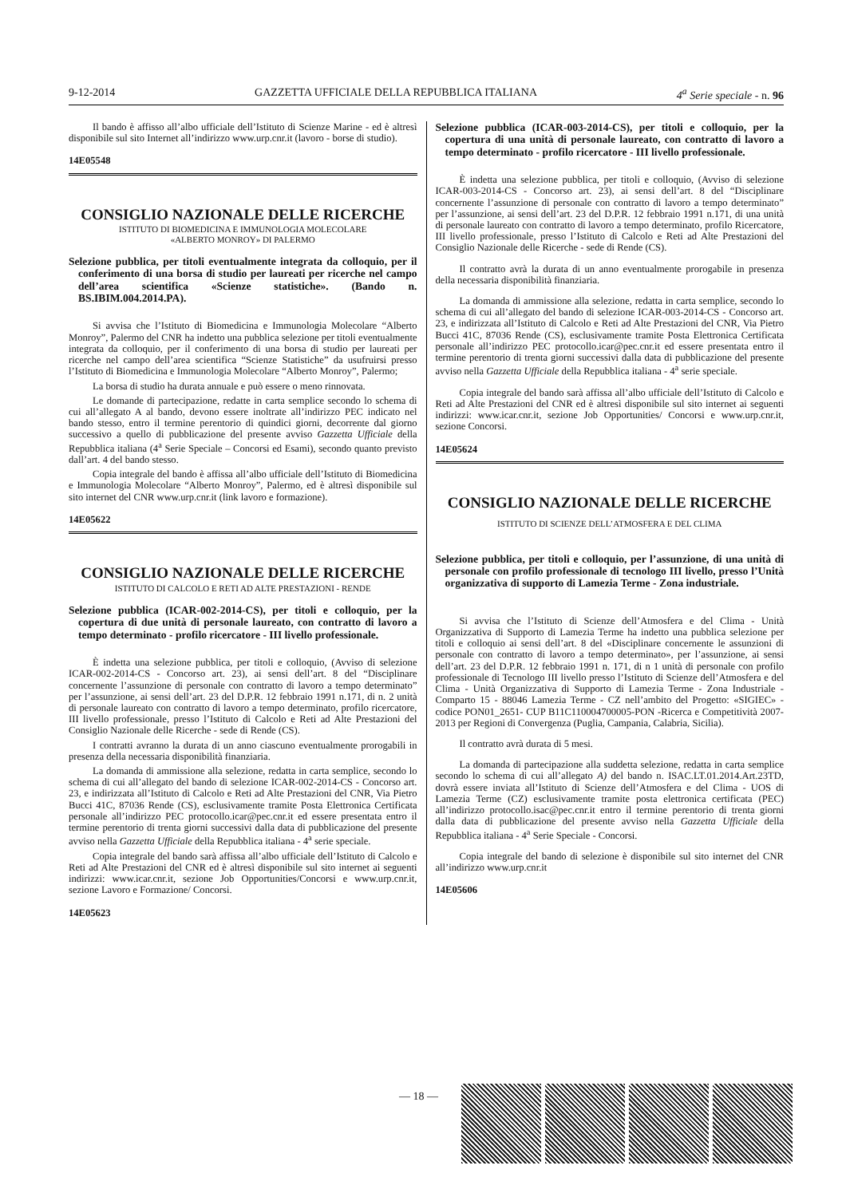9-12-2014 GAZZETTA UFFICIALE DELLA REPUBBLICA ITALIANA 4<sup>a</sup> Serie speciale - n. 96
Il bando è affisso all’albo ufficiale dell’Istituto di Scienze Marine - ed è altresì disponibile sul sito Internet all’indirizzo www.urp.cnr.it (lavoro - borse di studio).
14E05548
CONSIGLIO NAZIONALE DELLE RICERCHE
ISTITUTO DI BIOMEDICINA E IMMUNOLOGIA MOLECOLARE
«ALBERTO MONROY» DI PALERMO
Selezione pubblica, per titoli eventualmente integrata da colloquio, per il conferimento di una borsa di studio per laureati per ricerche nel campo dell’area scientifica «Scienze statistiche». (Bando n. BS.IBIM.004.2014.PA).
Si avvisa che l’Istituto di Biomedicina e Immunologia Molecolare “Alberto Monroy”, Palermo del CNR ha indetto una pubblica selezione per titoli eventualmente integrata da colloquio, per il conferimento di una borsa di studio per laureati per ricerche nel campo dell’area scientifica “Scienze Statistiche” da usufruirsi presso l’Istituto di Biomedicina e Immunologia Molecolare “Alberto Monroy”, Palermo;
La borsa di studio ha durata annuale e può essere o meno rinnovata.
Le domande di partecipazione, redatte in carta semplice secondo lo schema di cui all’allegato A al bando, devono essere inoltrate all’indirizzo PEC indicato nel bando stesso, entro il termine perentorio di quindici giorni, decorrente dal giorno successivo a quello di pubblicazione del presente avviso Gazzetta Ufficiale della Repubblica italiana (4<sup>a</sup> Serie Speciale – Concorsi ed Esami), secondo quanto previsto dall’art. 4 del bando stesso.
Copia integrale del bando è affissa all’albo ufficiale dell’Istituto di Biomedicina e Immunologia Molecolare “Alberto Monroy”, Palermo, ed è altresì disponibile sul sito internet del CNR www.urp.cnr.it (link lavoro e formazione).
14E05622
CONSIGLIO NAZIONALE DELLE RICERCHE
ISTITUTO DI CALCOLO E RETI AD ALTE PRESTAZIONI - RENDE
Selezione pubblica (ICAR-002-2014-CS), per titoli e colloquio, per la copertura di due unità di personale laureato, con contratto di lavoro a tempo determinato - profilo ricercatore - III livello professionale.
È indetta una selezione pubblica, per titoli e colloquio, (Avviso di selezione ICAR-002-2014-CS - Concorso art. 23), ai sensi dell’art. 8 del “Disciplinare concernente l’assunzione di personale con contratto di lavoro a tempo determinato” per l’assunzione, ai sensi dell’art. 23 del D.P.R. 12 febbraio 1991 n.171, di n. 2 unità di personale laureato con contratto di lavoro a tempo determinato, profilo ricercatore, III livello professionale, presso l’Istituto di Calcolo e Reti ad Alte Prestazioni del Consiglio Nazionale delle Ricerche - sede di Rende (CS).
I contratti avranno la durata di un anno ciascuno eventualmente prorogabili in presenza della necessaria disponibilità finanziaria.
La domanda di ammissione alla selezione, redatta in carta semplice, secondo lo schema di cui all’allegato del bando di selezione ICAR-002-2014-CS - Concorso art. 23, e indirizzata all’Istituto di Calcolo e Reti ad Alte Prestazioni del CNR, Via Pietro Bucci 41C, 87036 Rende (CS), esclusivamente tramite Posta Elettronica Certificata personale all’indirizzo PEC protocollo.icar@pec.cnr.it ed essere presentata entro il termine perentorio di trenta giorni successivi dalla data di pubblicazione del presente avviso nella Gazzetta Ufficiale della Repubblica italiana - 4<sup>a</sup> serie speciale.
Copia integrale del bando sarà affissa all’albo ufficiale dell’Istituto di Calcolo e Reti ad Alte Prestazioni del CNR ed è altresì disponibile sul sito internet ai seguenti indirizzi: www.icar.cnr.it, sezione Job Opportunities/Concorsi e www.urp.cnr.it, sezione Lavoro e Formazione/ Concorsi.
14E05623
Selezione pubblica (ICAR-003-2014-CS), per titoli e colloquio, per la copertura di una unità di personale laureato, con contratto di lavoro a tempo determinato - profilo ricercatore - III livello professionale.
È indetta una selezione pubblica, per titoli e colloquio, (Avviso di selezione ICAR-003-2014-CS - Concorso art. 23), ai sensi dell’art. 8 del “Disciplinare concernente l’assunzione di personale con contratto di lavoro a tempo determinato” per l’assunzione, ai sensi dell’art. 23 del D.P.R. 12 febbraio 1991 n.171, di una unità di personale laureato con contratto di lavoro a tempo determinato, profilo Ricercatore, III livello professionale, presso l’Istituto di Calcolo e Reti ad Alte Prestazioni del Consiglio Nazionale delle Ricerche - sede di Rende (CS).
Il contratto avrà la durata di un anno eventualmente prorogabile in presenza della necessaria disponibilità finanziaria.
La domanda di ammissione alla selezione, redatta in carta semplice, secondo lo schema di cui all’allegato del bando di selezione ICAR-003-2014-CS - Concorso art. 23, e indirizzata all’Istituto di Calcolo e Reti ad Alte Prestazioni del CNR, Via Pietro Bucci 41C, 87036 Rende (CS), esclusivamente tramite Posta Elettronica Certificata personale all’indirizzo PEC protocollo.icar@pec.cnr.it ed essere presentata entro il termine perentorio di trenta giorni successivi dalla data di pubblicazione del presente avviso nella Gazzetta Ufficiale della Repubblica italiana - 4<sup>a</sup> serie speciale.
Copia integrale del bando sarà affissa all’albo ufficiale dell’Istituto di Calcolo e Reti ad Alte Prestazioni del CNR ed è altresì disponibile sul sito internet ai seguenti indirizzi: www.icar.cnr.it, sezione Job Opportunities/ Concorsi e www.urp.cnr.it, sezione Concorsi.
14E05624
CONSIGLIO NAZIONALE DELLE RICERCHE
ISTITUTO DI SCIENZE DELL’ATMOSFERA E DEL CLIMA
Selezione pubblica, per titoli e colloquio, per l’assunzione, di una unità di personale con profilo professionale di tecnologo III livello, presso l’Unità organizzativa di supporto di Lamezia Terme - Zona industriale.
Si avvisa che l’Istituto di Scienze dell’Atmosfera e del Clima - Unità Organizzativa di Supporto di Lamezia Terme ha indetto una pubblica selezione per titoli e colloquio ai sensi dell’art. 8 del «Disciplinare concernente le assunzioni di personale con contratto di lavoro a tempo determinato», per l’assunzione, ai sensi dell’art. 23 del D.P.R. 12 febbraio 1991 n. 171, di n 1 unità di personale con profilo professionale di Tecnologo III livello presso l’Istituto di Scienze dell’Atmosfera e del Clima - Unità Organizzativa di Supporto di Lamezia Terme - Zona Industriale - Comparto 15 - 88046 Lamezia Terme - CZ nell’ambito del Progetto: «SIGIEC» - codice PON01_2651- CUP B11C110004700005-PON -Ricerca e Competitività 2007-2013 per Regioni di Convergenza (Puglia, Campania, Calabria, Sicilia).
Il contratto avrà durata di 5 mesi.
La domanda di partecipazione alla suddetta selezione, redatta in carta semplice secondo lo schema di cui all’allegato A) del bando n. ISAC.LT.01.2014.Art.23TD, dovrà essere inviata all’Istituto di Scienze dell’Atmosfera e del Clima - UOS di Lamezia Terme (CZ) esclusivamente tramite posta elettronica certificata (PEC) all’indirizzo protocollo.isac@pec.cnr.it entro il termine perentorio di trenta giorni dalla data di pubblicazione del presente avviso nella Gazzetta Ufficiale della Repubblica italiana - 4<sup>a</sup> Serie Speciale - Concorsi.
Copia integrale del bando di selezione è disponibile sul sito internet del CNR all’indirizzo www.urp.cnr.it
14E05606
— 18 —